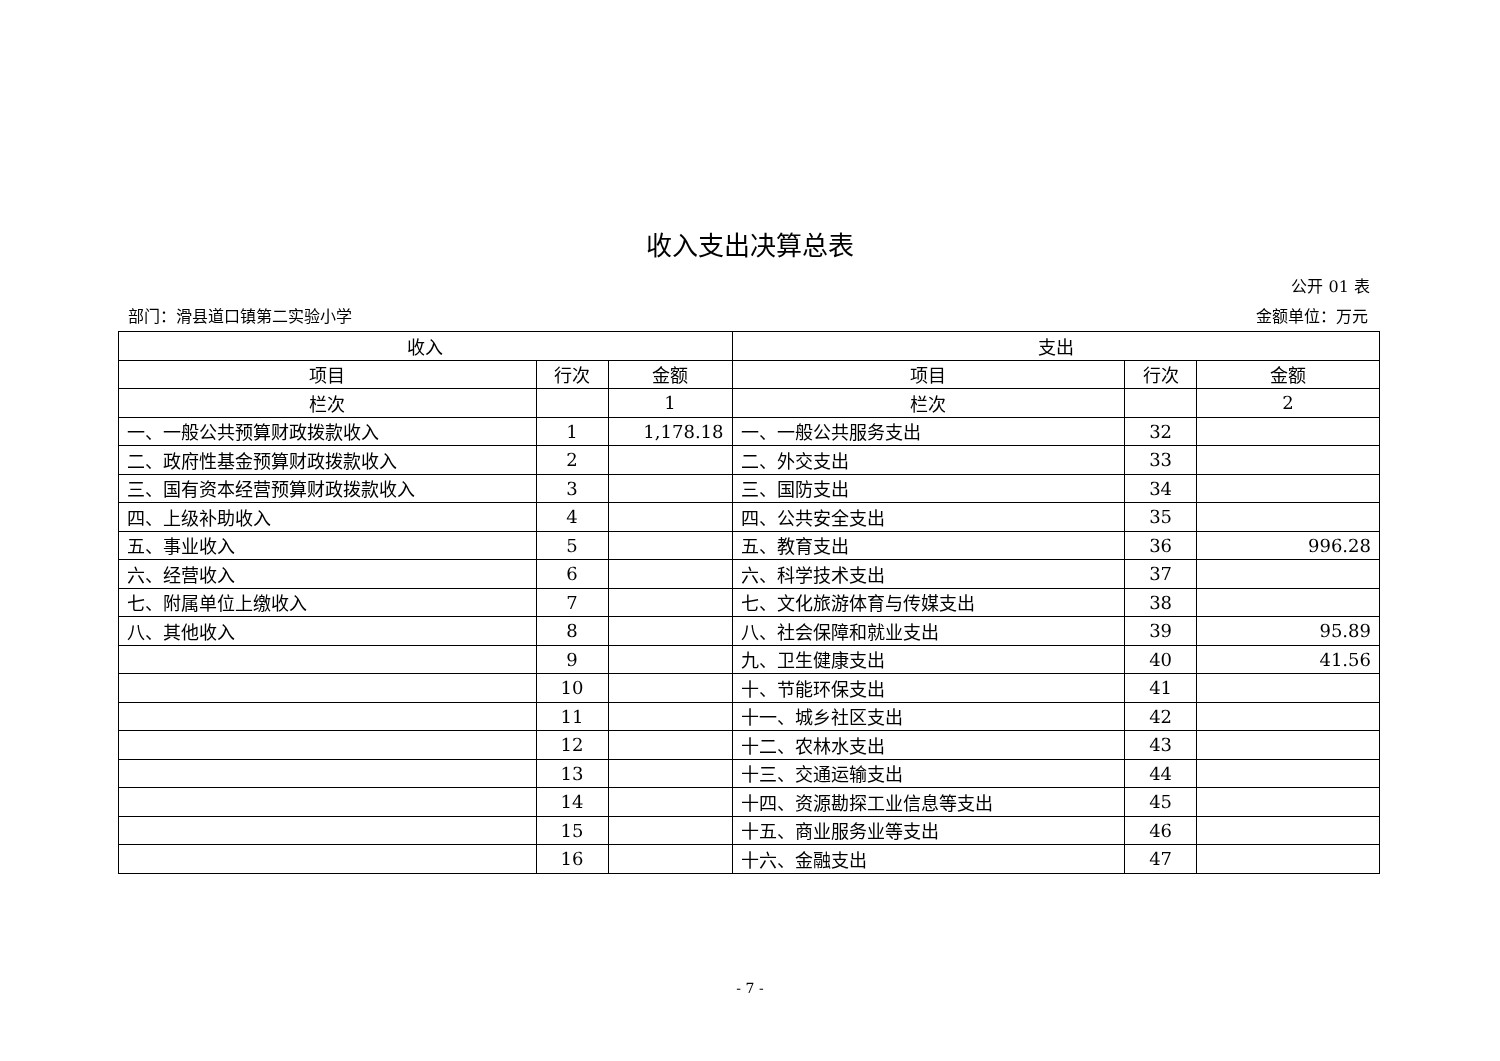收入支出决算总表
公开 01 表
部门：滑县道口镇第二实验小学 金额单位：万元
| 收入 | | | 支出 | | |
| --- | --- | --- | --- | --- | --- |
| 项目 | 行次 | 金额 | 项目 | 行次 | 金额 |
| 栏次 | | 1 | 栏次 | | 2 |
| 一、一般公共预算财政拨款收入 | 1 | 1,178.18 | 一、一般公共服务支出 | 32 | |
| 二、政府性基金预算财政拨款收入 | 2 | | 二、外交支出 | 33 | |
| 三、国有资本经营预算财政拨款收入 | 3 | | 三、国防支出 | 34 | |
| 四、上级补助收入 | 4 | | 四、公共安全支出 | 35 | |
| 五、事业收入 | 5 | | 五、教育支出 | 36 | 996.28 |
| 六、经营收入 | 6 | | 六、科学技术支出 | 37 | |
| 七、附属单位上缴收入 | 7 | | 七、文化旅游体育与传媒支出 | 38 | |
| 八、其他收入 | 8 | | 八、社会保障和就业支出 | 39 | 95.89 |
| | 9 | | 九、卫生健康支出 | 40 | 41.56 |
| | 10 | | 十、节能环保支出 | 41 | |
| | 11 | | 十一、城乡社区支出 | 42 | |
| | 12 | | 十二、农林水支出 | 43 | |
| | 13 | | 十三、交通运输支出 | 44 | |
| | 14 | | 十四、资源勘探工业信息等支出 | 45 | |
| | 15 | | 十五、商业服务业等支出 | 46 | |
| | 16 | | 十六、金融支出 | 47 | |
- 7 -